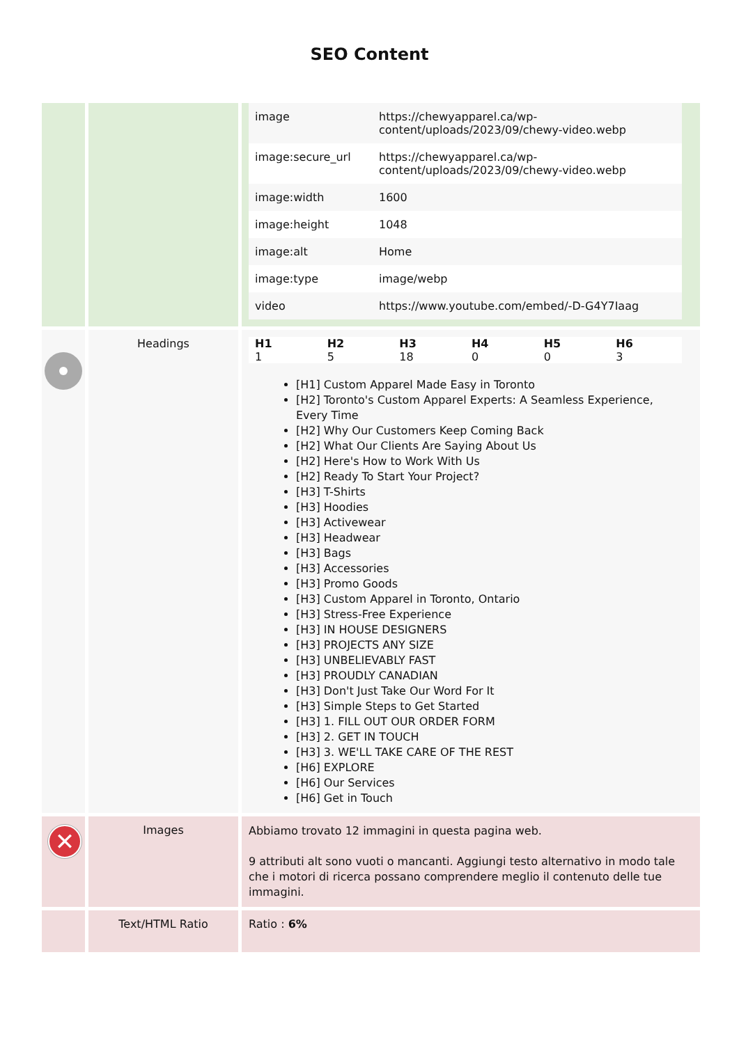SEO Content
| | | / image / https://chewyapparel.ca/wp-content/uploads/2023/09/chewy-video.webp / / image:secure_url / https://chewyapparel.ca/wp-content/uploads/2023/09/chewy-video.webp / / image:width / 1600 / / image:height / 1048 / / image:alt / Home / / image:type / image/webp / / video / https://www.youtube.com/embed/-D-G4Y7Iaag / |
| | Headings | / H1 / H2 / H3 / H4 / H5 / H6 / / --- / --- / --- / --- / --- / --- / / 1 / 5 / 18 / 0 / 0 / 3 / [H1] Custom Apparel Made Easy in Toronto [H2] Toronto's Custom Apparel Experts: A Seamless Experience, Every Time [H2] Why Our Customers Keep Coming Back [H2] What Our Clients Are Saying About Us [H2] Here's How to Work With Us [H2] Ready To Start Your Project? [H3] T-Shirts [H3] Hoodies [H3] Activewear [H3] Headwear [H3] Bags [H3] Accessories [H3] Promo Goods [H3] Custom Apparel in Toronto, Ontario [H3] Stress-Free Experience [H3] IN HOUSE DESIGNERS [H3] PROJECTS ANY SIZE [H3] UNBELIEVABLY FAST [H3] PROUDLY CANADIAN [H3] Don't Just Take Our Word For It [H3] Simple Steps to Get Started [H3] 1. FILL OUT OUR ORDER FORM [H3] 2. GET IN TOUCH [H3] 3. WE'LL TAKE CARE OF THE REST [H6] EXPLORE [H6] Our Services [H6] Get in Touch |
| ✕ | Images | Abbiamo trovato 12 immagini in questa pagina web. 9 attributi alt sono vuoti o mancanti. Aggiungi testo alternativo in modo tale che i motori di ricerca possano comprendere meglio il contenuto delle tue immagini. |
| | Text/HTML Ratio | Ratio : 6% |